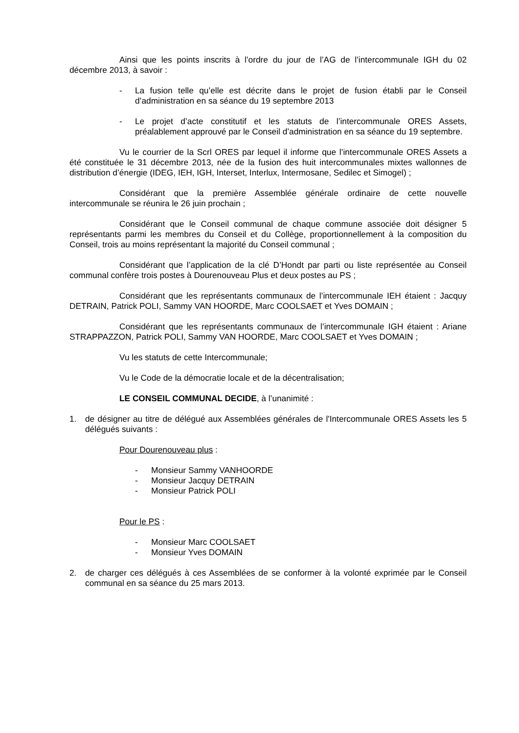Ainsi que les points inscrits à l’ordre du jour de l’AG de l’intercommunale IGH du 02 décembre 2013, à savoir :
- La fusion telle qu’elle est décrite dans le projet de fusion établi par le Conseil d’administration en sa séance du 19 septembre 2013
- Le projet d’acte constitutif et les statuts de l’intercommunale ORES Assets, préalablement approuvé par le Conseil d’administration en sa séance du 19 septembre.
Vu le courrier de la Scrl ORES par lequel il informe que l’intercommunale ORES Assets a été constituée le 31 décembre 2013, née de la fusion des huit intercommunales mixtes wallonnes de distribution d’énergie (IDEG, IEH, IGH, Interset, Interlux, Intermosane, Sedilec et Simogel) ;
Considérant que la première Assemblée générale ordinaire de cette nouvelle intercommunale se réunira le 26 juin prochain ;
Considérant que le Conseil communal de chaque commune associée doit désigner 5 représentants parmi les membres du Conseil et du Collège, proportionnellement à la composition du Conseil, trois au moins représentant la majorité du Conseil communal ;
Considérant que l’application de la clé D’Hondt par parti ou liste représentée au Conseil communal confère trois postes à Dourenouveau Plus et deux postes au PS ;
Considérant que les représentants communaux de l’intercommunale IEH étaient : Jacquy DETRAIN, Patrick POLI, Sammy VAN HOORDE, Marc COOLSAET et Yves DOMAIN ;
Considérant que les représentants communaux de l’intercommunale IGH étaient : Ariane STRAPPAZZON, Patrick POLI, Sammy VAN HOORDE, Marc COOLSAET et Yves DOMAIN ;
Vu les statuts de cette Intercommunale;
Vu le Code de la démocratie locale et de la décentralisation;
LE CONSEIL COMMUNAL DECIDE, à l’unanimité :
1. de désigner au titre de délégué aux Assemblées générales de l'Intercommunale ORES Assets les 5 délégués suivants :
Pour Dourenouveau plus :
- Monsieur Sammy VANHOORDE
- Monsieur Jacquy DETRAIN
- Monsieur Patrick POLI
Pour le PS :
- Monsieur Marc COOLSAET
- Monsieur Yves DOMAIN
2. de charger ces délégués à ces Assemblées de se conformer à la volonté exprimée par le Conseil communal en sa séance du 25 mars 2013.